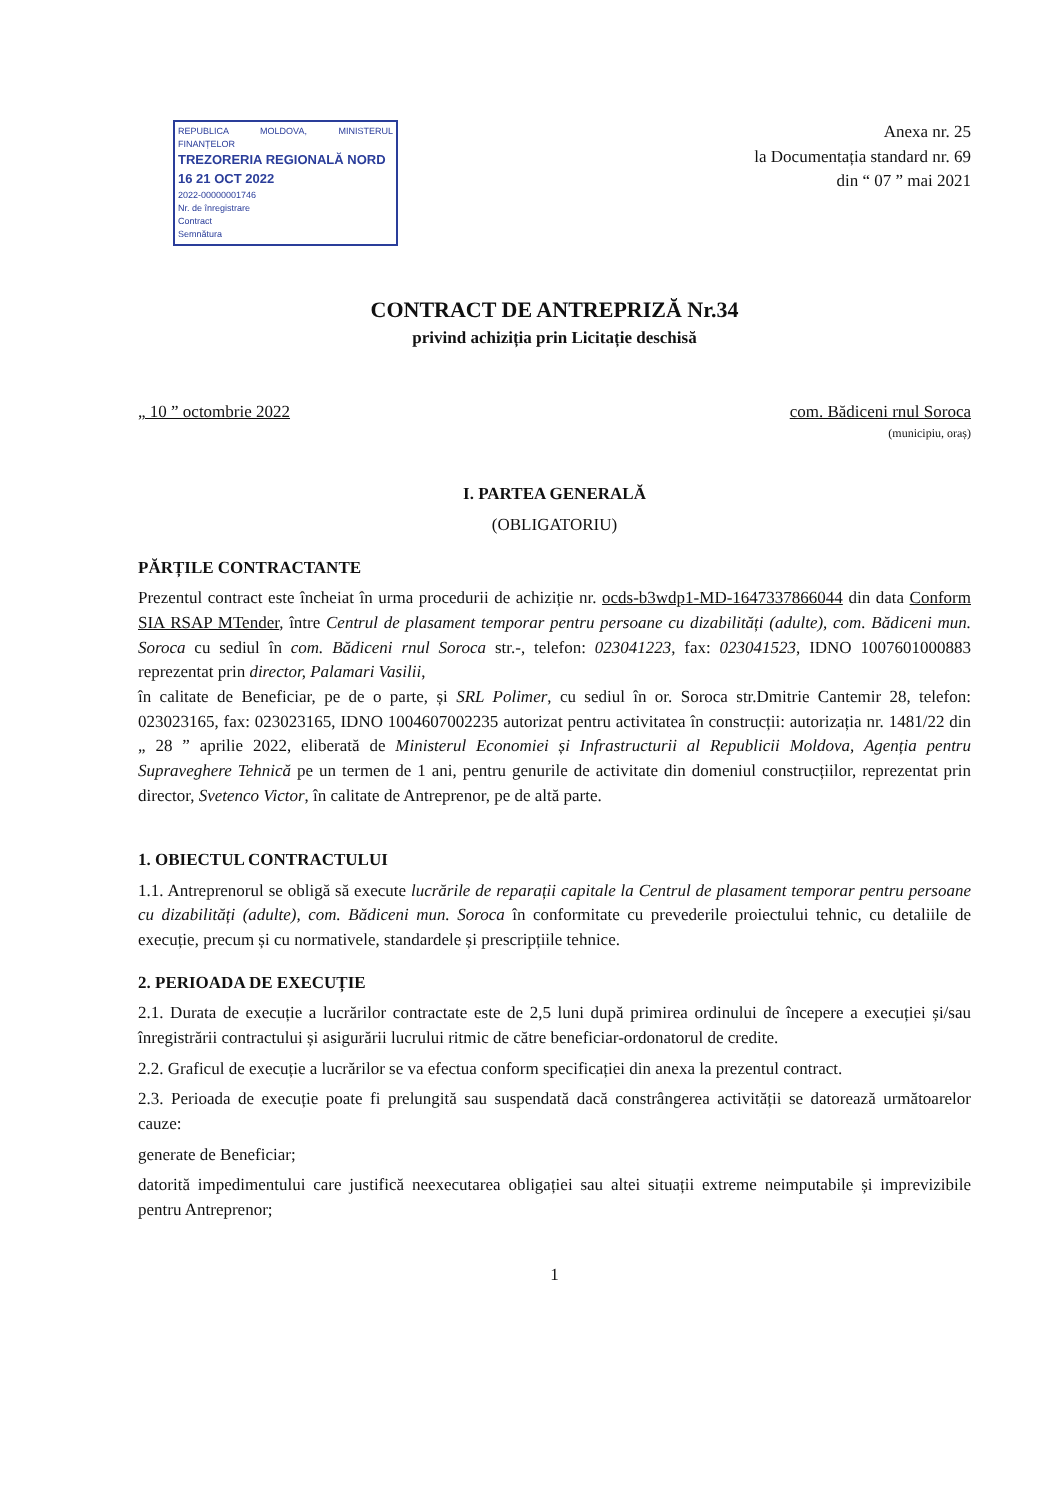REPUBLICA MOLDOVA, MINISTERUL FINANȚELOR
TREZORERIA REGIONALĂ NORD
16 21 OCT 2022
2022-00000001746
Nr. de înregistrare
Contract
Semnătura
Anexa nr. 25
la Documentația standard nr. 69
din “ 07 ” mai 2021
CONTRACT DE ANTREPRIZĂ Nr.34
privind achiziția prin Licitație deschisă
„ 10 ” octombrie 2022 com. Bădiceni rnul Soroca
(municipiu, oraș)
I. PARTEA GENERALĂ
(OBLIGATORIU)
PĂRȚILE CONTRACTANTE
Prezentul contract este încheiat în urma procedurii de achiziție nr. ocds-b3wdp1-MD-1647337866044 din data Conform SIA RSAP MTender, între Centrul de plasament temporar pentru persoane cu dizabilități (adulte), com. Bădiceni mun. Soroca cu sediul în com. Bădiceni rnul Soroca str.-, telefon: 023041223, fax: 023041523, IDNO 1007601000883 reprezentat prin director, Palamari Vasilii,
în calitate de Beneficiar, pe de o parte, și SRL Polimer, cu sediul în or. Soroca str.Dmitrie Cantemir 28, telefon: 023023165, fax: 023023165, IDNO 1004607002235 autorizat pentru activitatea în construcții: autorizația nr. 1481/22 din „ 28 ” aprilie 2022, eliberată de Ministerul Economiei și Infrastructurii al Republicii Moldova, Agenția pentru Supraveghere Tehnică pe un termen de 1 ani, pentru genurile de activitate din domeniul construcțiilor, reprezentat prin director, Svetenco Victor, în calitate de Antreprenor, pe de altă parte.
1. OBIECTUL CONTRACTULUI
1.1. Antreprenorul se obligă să execute lucrările de reparații capitale la Centrul de plasament temporar pentru persoane cu dizabilități (adulte), com. Bădiceni mun. Soroca în conformitate cu prevederile proiectului tehnic, cu detaliile de execuție, precum și cu normativele, standardele și prescripțiile tehnice.
2. PERIOADA DE EXECUȚIE
2.1. Durata de execuție a lucrărilor contractate este de 2,5 luni după primirea ordinului de începere a execuției și/sau înregistrării contractului și asigurării lucrului ritmic de către beneficiar-ordonatorul de credite.
2.2. Graficul de execuție a lucrărilor se va efectua conform specificației din anexa la prezentul contract.
2.3. Perioada de execuție poate fi prelungită sau suspendată dacă constrângerea activității se datorează următoarelor cauze:
generate de Beneficiar;
datorită impedimentului care justifică neexecutarea obligației sau altei situații extreme neimputabile și imprevizibile pentru Antreprenor;
1